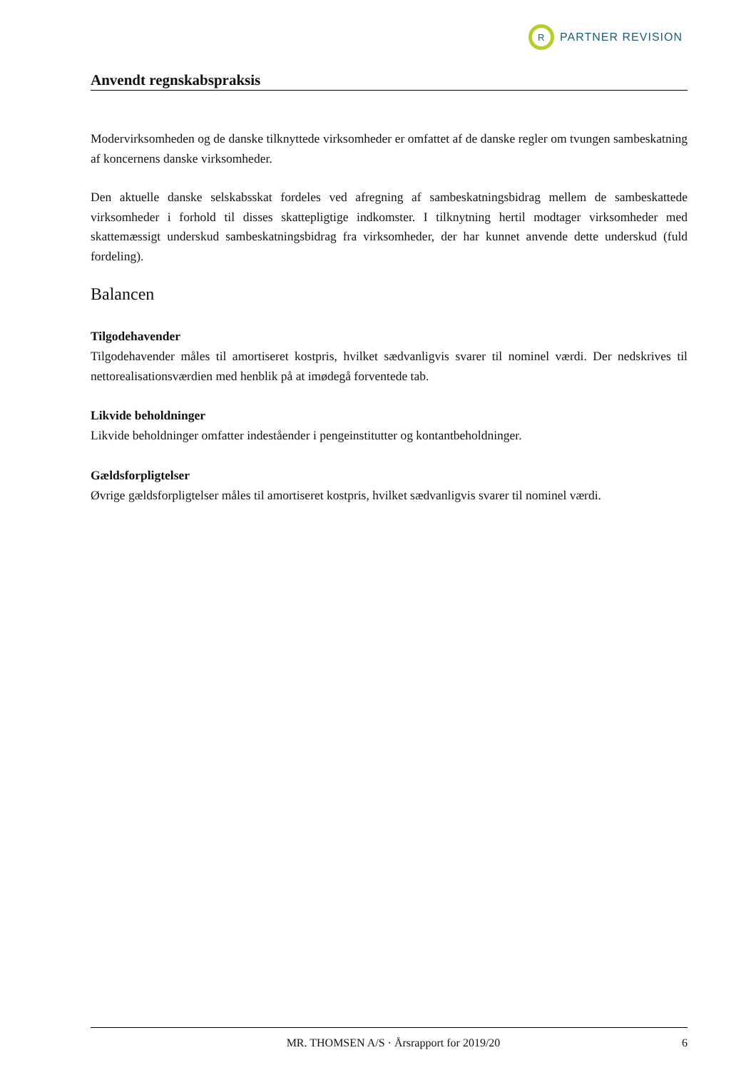R
PARTNER REVISION
Anvendt regnskabspraksis
Modervirksomheden og de danske tilknyttede virksomheder er omfattet af de danske regler om tvungen sambeskatning af koncernens danske virksomheder.
Den aktuelle danske selskabsskat fordeles ved afregning af sambeskatningsbidrag mellem de sambeskattede virksomheder i forhold til disses skattepligtige indkomster. I tilknytning hertil modtager virksomheder med skattemæssigt underskud sambeskatningsbidrag fra virksomheder, der har kunnet anvende dette underskud (fuld fordeling).
Balancen
Tilgodehavender
Tilgodehavender måles til amortiseret kostpris, hvilket sædvanligvis svarer til nominel værdi. Der nedskrives til nettorealisationsværdien med henblik på at imødegå forventede tab.
Likvide beholdninger
Likvide beholdninger omfatter indeståender i pengeinstitutter og kontantbeholdninger.
Gældsforpligtelser
Øvrige gældsforpligtelser måles til amortiseret kostpris, hvilket sædvanligvis svarer til nominel værdi.
MR. THOMSEN A/S · Årsrapport for 2019/20 6